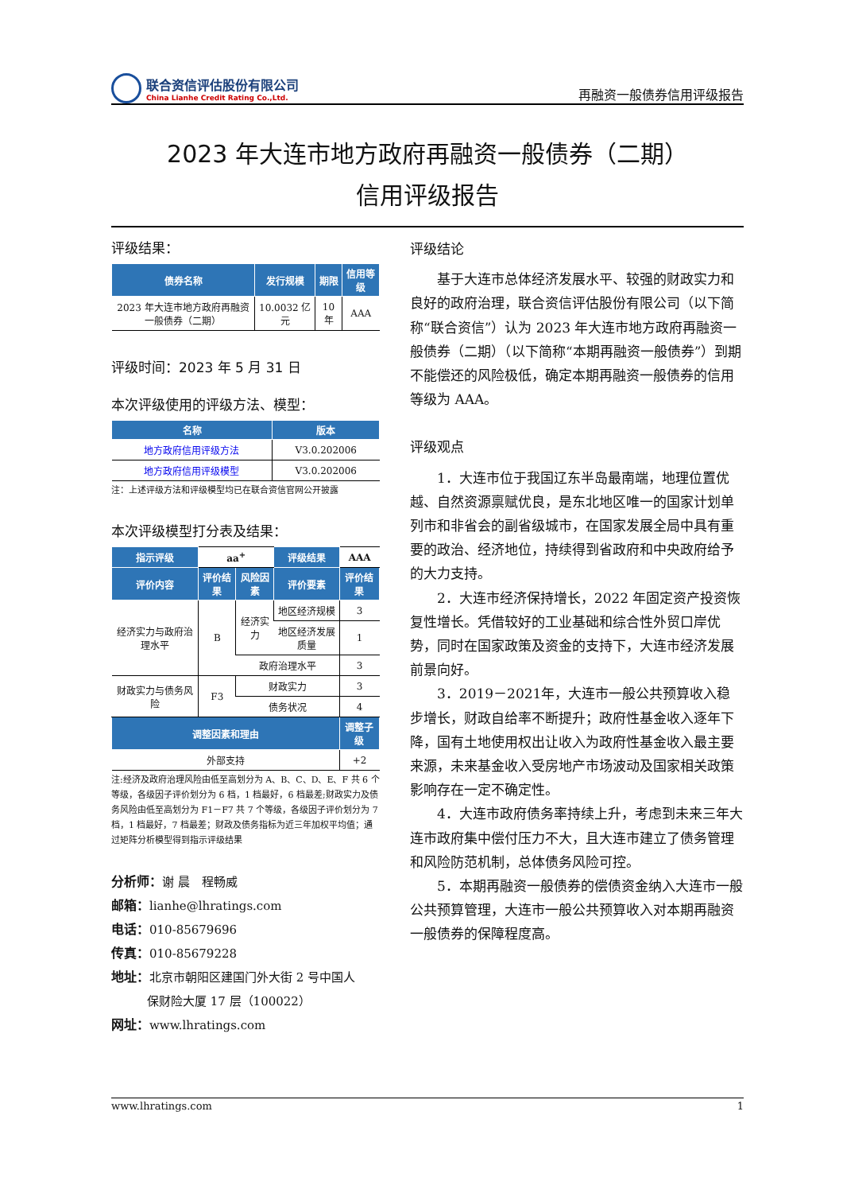联合资信评估股份有限公司
China Lianhe Credit Rating Co.,Ltd.
再融资一般债券信用评级报告
2023 年大连市地方政府再融资一般债券（二期）
信用评级报告
评级结果：
| 债券名称 | 发行规模 | 期限 | 信用等级 |
| --- | --- | --- | --- |
| 2023 年大连市地方政府再融资一般债券（二期） | 10.0032 亿元 | 10 年 | AAA |
评级时间：2023 年 5 月 31 日
本次评级使用的评级方法、模型：
| 名称 | 版本 |
| --- | --- |
| 地方政府信用评级方法 | V3.0.202006 |
| 地方政府信用评级模型 | V3.0.202006 |
注：上述评级方法和评级模型均已在联合资信官网公开披露
本次评级模型打分表及结果：
| 指示评级 | aa<sup>+</sup> | | 评级结果 | AAA |
| 评价内容 | 评价结果 | 风险因素 | 评价要素 | 评价结果 |
| 经济实力与政府治理水平 | B | 经济实力 | 地区经济规模 | 3 |
| | | | 地区经济发展质量 | 1 |
| | | 政府治理水平 | | 3 |
| 财政实力与债务风险 | F3 | 财政实力 | | 3 |
| | | 债务状况 | | 4 |
| 调整因素和理由 | | | | 调整子级 |
| 外部支持 | | | | +2 |
注:经济及政府治理风险由低至高划分为 A、B、C、D、E、F 共 6 个等级，各级因子评价划分为 6 档，1 档最好，6 档最差;财政实力及债务风险由低至高划分为 F1－F7 共 7 个等级，各级因子评价划分为 7 档，1 档最好，7 档最差；财政及债务指标为近三年加权平均值；通过矩阵分析模型得到指示评级结果
分析师：谢 晨　程畅威
邮箱：lianhe@lhratings.com
电话：010-85679696
传真：010-85679228
地址：北京市朝阳区建国门外大街 2 号中国人
　　　保财险大厦 17 层（100022）
网址：www.lhratings.com
评级结论
基于大连市总体经济发展水平、较强的财政实力和良好的政府治理，联合资信评估股份有限公司（以下简称“联合资信”）认为 2023 年大连市地方政府再融资一般债券（二期）（以下简称“本期再融资一般债券”）到期不能偿还的风险极低，确定本期再融资一般债券的信用等级为 AAA。
评级观点
1．大连市位于我国辽东半岛最南端，地理位置优越、自然资源禀赋优良，是东北地区唯一的国家计划单列市和非省会的副省级城市，在国家发展全局中具有重要的政治、经济地位，持续得到省政府和中央政府给予的大力支持。
2．大连市经济保持增长，2022 年固定资产投资恢复性增长。凭借较好的工业基础和综合性外贸口岸优势，同时在国家政策及资金的支持下，大连市经济发展前景向好。
3．2019－2021年，大连市一般公共预算收入稳步增长，财政自给率不断提升；政府性基金收入逐年下降，国有土地使用权出让收入为政府性基金收入最主要来源，未来基金收入受房地产市场波动及国家相关政策影响存在一定不确定性。
4．大连市政府债务率持续上升，考虑到未来三年大连市政府集中偿付压力不大，且大连市建立了债务管理和风险防范机制，总体债务风险可控。
5．本期再融资一般债券的偿债资金纳入大连市一般公共预算管理，大连市一般公共预算收入对本期再融资一般债券的保障程度高。
www.lhratings.com 1